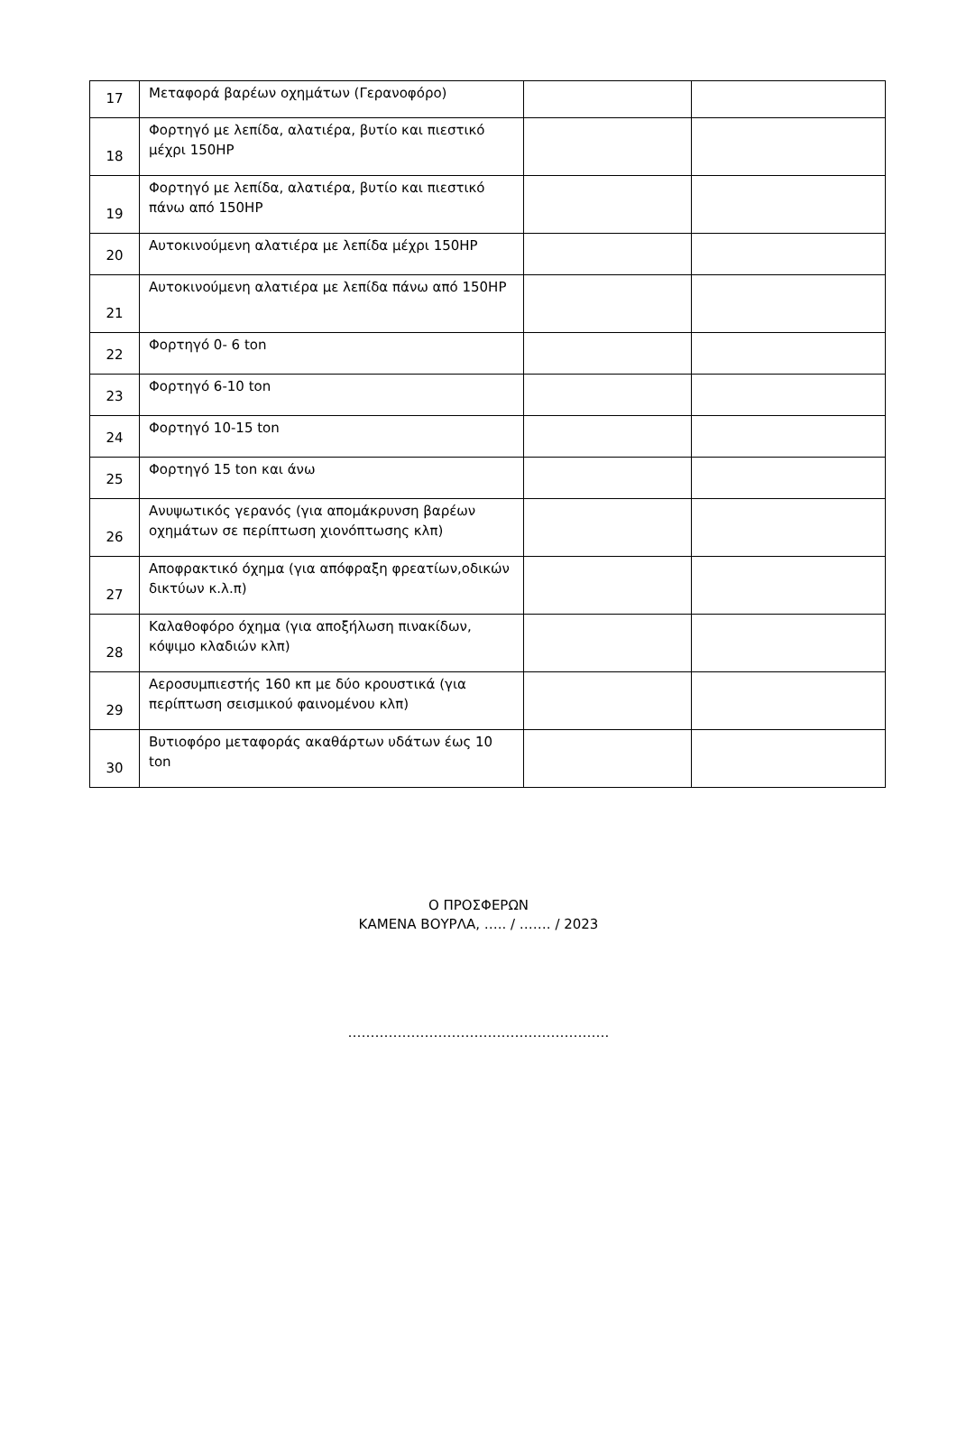| 17 | Μεταφορά βαρέων οχημάτων (Γερανοφόρο) | | |
| 18 | Φορτηγό με λεπίδα, αλατιέρα, βυτίο και πιεστικό μέχρι 150HP | | |
| 19 | Φορτηγό με λεπίδα, αλατιέρα, βυτίο και πιεστικό πάνω από 150HP | | |
| 20 | Αυτοκινούμενη αλατιέρα με λεπίδα μέχρι 150HP | | |
| 21 | Αυτοκινούμενη αλατιέρα με λεπίδα πάνω από 150HP | | |
| 22 | Φορτηγό 0- 6 ton | | |
| 23 | Φορτηγό 6-10 ton | | |
| 24 | Φορτηγό 10-15 ton | | |
| 25 | Φορτηγό 15 ton και άνω | | |
| 26 | Ανυψωτικός γερανός (για απομάκρυνση βαρέων οχημάτων σε περίπτωση χιονόπτωσης κλπ) | | |
| 27 | Αποφρακτικό όχημα (για απόφραξη φρεατίων,οδικών δικτύων κ.λ.π) | | |
| 28 | Καλαθοφόρο όχημα (για αποξήλωση πινακίδων, κόψιμο κλαδιών κλπ) | | |
| 29 | Αεροσυμπιεστής 160 κπ με δύο κρουστικά (για περίπτωση σεισμικού φαινομένου κλπ) | | |
| 30 | Βυτιοφόρο μεταφοράς ακαθάρτων υδάτων έως 10 ton | | |
Ο ΠΡΟΣΦΕΡΩΝ
ΚΑΜΕΝΑ ΒΟΥΡΛΑ, ….. / ……. / 2023
………………………………………………….